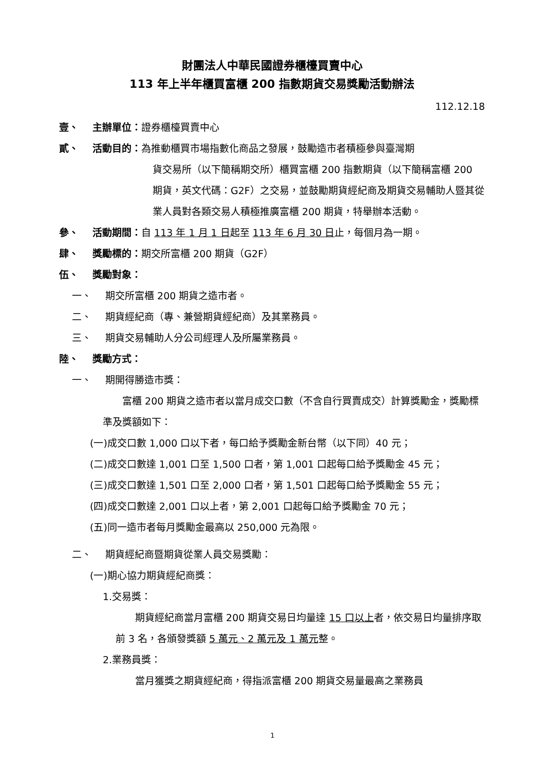財團法人中華民國證券櫃檯買賣中心
113 年上半年櫃買富櫃 200 指數期貨交易獎勵活動辦法
112.12.18
壹、 主辦單位：證券櫃檯買賣中心
貳、 活動目的：為推動櫃買市場指數化商品之發展，鼓勵造市者積極參與臺灣期
貨交易所（以下簡稱期交所）櫃買富櫃 200 指數期貨（以下簡稱富櫃 200 期貨，英文代碼：G2F）之交易，並鼓勵期貨經紀商及期貨交易輔助人暨其從業人員對各類交易人積極推廣富櫃 200 期貨，特舉辦本活動。
參、 活動期間：自 113 年 1 月 1 日起至 113 年 6 月 30 日止，每個月為一期。
肆、 獎勵標的：期交所富櫃 200 期貨（G2F）
伍、 獎勵對象：
一、 期交所富櫃 200 期貨之造市者。
二、 期貨經紀商（專、兼營期貨經紀商）及其業務員。
三、 期貨交易輔助人分公司經理人及所屬業務員。
陸、 獎勵方式：
一、 期開得勝造市獎：
富櫃 200 期貨之造市者以當月成交口數（不含自行買賣成交）計算獎勵金，獎勵標準及獎額如下：
(一)成交口數 1,000 口以下者，每口給予獎勵金新台幣（以下同）40 元；
(二)成交口數達 1,001 口至 1,500 口者，第 1,001 口起每口給予獎勵金 45 元；
(三)成交口數達 1,501 口至 2,000 口者，第 1,501 口起每口給予獎勵金 55 元；
(四)成交口數達 2,001 口以上者，第 2,001 口起每口給予獎勵金 70 元；
(五)同一造市者每月獎勵金最高以 250,000 元為限。
二、 期貨經紀商暨期貨從業人員交易獎勵：
(一)期心協力期貨經紀商獎：
1.交易獎：
期貨經紀商當月富櫃 200 期貨交易日均量達 15 口以上者，依交易日均量排序取前 3 名，各頒發獎額 5 萬元、2 萬元及 1 萬元整。
2.業務員獎：
當月獲獎之期貨經紀商，得指派富櫃 200 期貨交易量最高之業務員
1